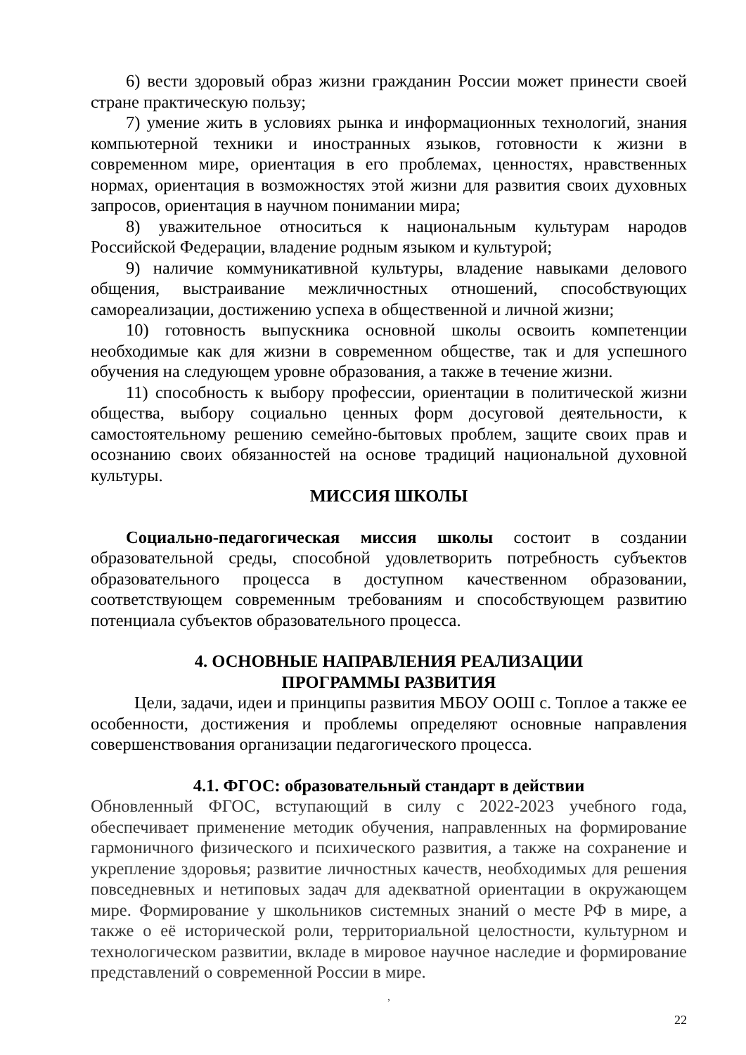6) вести здоровый образ жизни гражданин России может принести своей стране практическую пользу;
7) умение жить в условиях рынка и информационных технологий, знания компьютерной техники и иностранных языков, готовности к жизни в современном мире, ориентация в его проблемах, ценностях, нравственных нормах, ориентация в возможностях этой жизни для развития своих духовных запросов, ориентация в научном понимании мира;
8) уважительное относиться к национальным культурам народов Российской Федерации, владение родным языком и культурой;
9) наличие коммуникативной культуры, владение навыками делового общения, выстраивание межличностных отношений, способствующих самореализации, достижению успеха в общественной и личной жизни;
10) готовность выпускника основной школы освоить компетенции необходимые как для жизни в современном обществе, так и для успешного обучения на следующем уровне образования, а также в течение жизни.
11) способность к выбору профессии, ориентации в политической жизни общества, выбору социально ценных форм досуговой деятельности, к самостоятельному решению семейно-бытовых проблем, защите своих прав и осознанию своих обязанностей на основе традиций национальной духовной культуры.
МИССИЯ ШКОЛЫ
Социально-педагогическая миссия школы состоит в создании образовательной среды, способной удовлетворить потребность субъектов образовательного процесса в доступном качественном образовании, соответствующем современным требованиям и способствующем развитию потенциала субъектов образовательного процесса.
4. ОСНОВНЫЕ НАПРАВЛЕНИЯ РЕАЛИЗАЦИИ
ПРОГРАММЫ РАЗВИТИЯ
Цели, задачи, идеи и принципы развития МБОУ ООШ с. Топлое а также ее особенности, достижения и проблемы определяют основные направления совершенствования организации педагогического процесса.
4.1. ФГОС: образовательный стандарт в действии
Обновленный ФГОС, вступающий в силу с 2022-2023 учебного года, обеспечивает применение методик обучения, направленных на формирование гармоничного физического и психического развития, а также на сохранение и укрепление здоровья; развитие личностных качеств, необходимых для решения повседневных и нетиповых задач для адекватной ориентации в окружающем мире. Формирование у школьников системных знаний о месте РФ в мире, а также о её исторической роли, территориальной целостности, культурном и технологическом развитии, вкладе в мировое научное наследие и формирование представлений о современной России в мире.
,
22